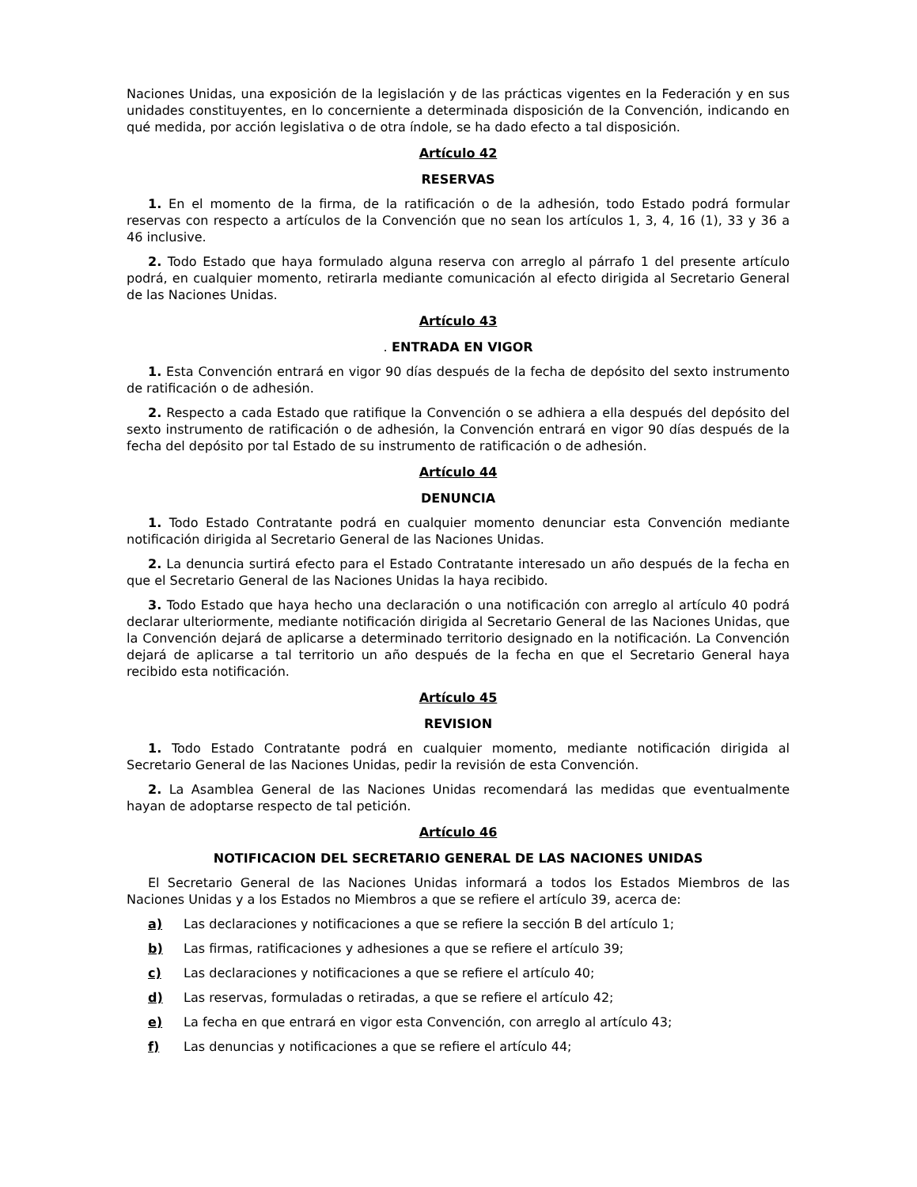Naciones Unidas, una exposición de la legislación y de las prácticas vigentes en la Federación y en sus unidades constituyentes, en lo concerniente a determinada disposición de la Convención, indicando en qué medida, por acción legislativa o de otra índole, se ha dado efecto a tal disposición.
Artículo 42
RESERVAS
1. En el momento de la firma, de la ratificación o de la adhesión, todo Estado podrá formular reservas con respecto a artículos de la Convención que no sean los artículos 1, 3, 4, 16 (1), 33 y 36 a 46 inclusive.
2. Todo Estado que haya formulado alguna reserva con arreglo al párrafo 1 del presente artículo podrá, en cualquier momento, retirarla mediante comunicación al efecto dirigida al Secretario General de las Naciones Unidas.
Artículo 43
. ENTRADA EN VIGOR
1. Esta Convención entrará en vigor 90 días después de la fecha de depósito del sexto instrumento de ratificación o de adhesión.
2. Respecto a cada Estado que ratifique la Convención o se adhiera a ella después del depósito del sexto instrumento de ratificación o de adhesión, la Convención entrará en vigor 90 días después de la fecha del depósito por tal Estado de su instrumento de ratificación o de adhesión.
Artículo 44
DENUNCIA
1. Todo Estado Contratante podrá en cualquier momento denunciar esta Convención mediante notificación dirigida al Secretario General de las Naciones Unidas.
2. La denuncia surtirá efecto para el Estado Contratante interesado un año después de la fecha en que el Secretario General de las Naciones Unidas la haya recibido.
3. Todo Estado que haya hecho una declaración o una notificación con arreglo al artículo 40 podrá declarar ulteriormente, mediante notificación dirigida al Secretario General de las Naciones Unidas, que la Convención dejará de aplicarse a determinado territorio designado en la notificación. La Convención dejará de aplicarse a tal territorio un año después de la fecha en que el Secretario General haya recibido esta notificación.
Artículo 45
REVISION
1. Todo Estado Contratante podrá en cualquier momento, mediante notificación dirigida al Secretario General de las Naciones Unidas, pedir la revisión de esta Convención.
2. La Asamblea General de las Naciones Unidas recomendará las medidas que eventualmente hayan de adoptarse respecto de tal petición.
Artículo 46
NOTIFICACION DEL SECRETARIO GENERAL DE LAS NACIONES UNIDAS
El Secretario General de las Naciones Unidas informará a todos los Estados Miembros de las Naciones Unidas y a los Estados no Miembros a que se refiere el artículo 39, acerca de:
a) Las declaraciones y notificaciones a que se refiere la sección B del artículo 1;
b) Las firmas, ratificaciones y adhesiones a que se refiere el artículo 39;
c) Las declaraciones y notificaciones a que se refiere el artículo 40;
d) Las reservas, formuladas o retiradas, a que se refiere el artículo 42;
e) La fecha en que entrará en vigor esta Convención, con arreglo al artículo 43;
f) Las denuncias y notificaciones a que se refiere el artículo 44;